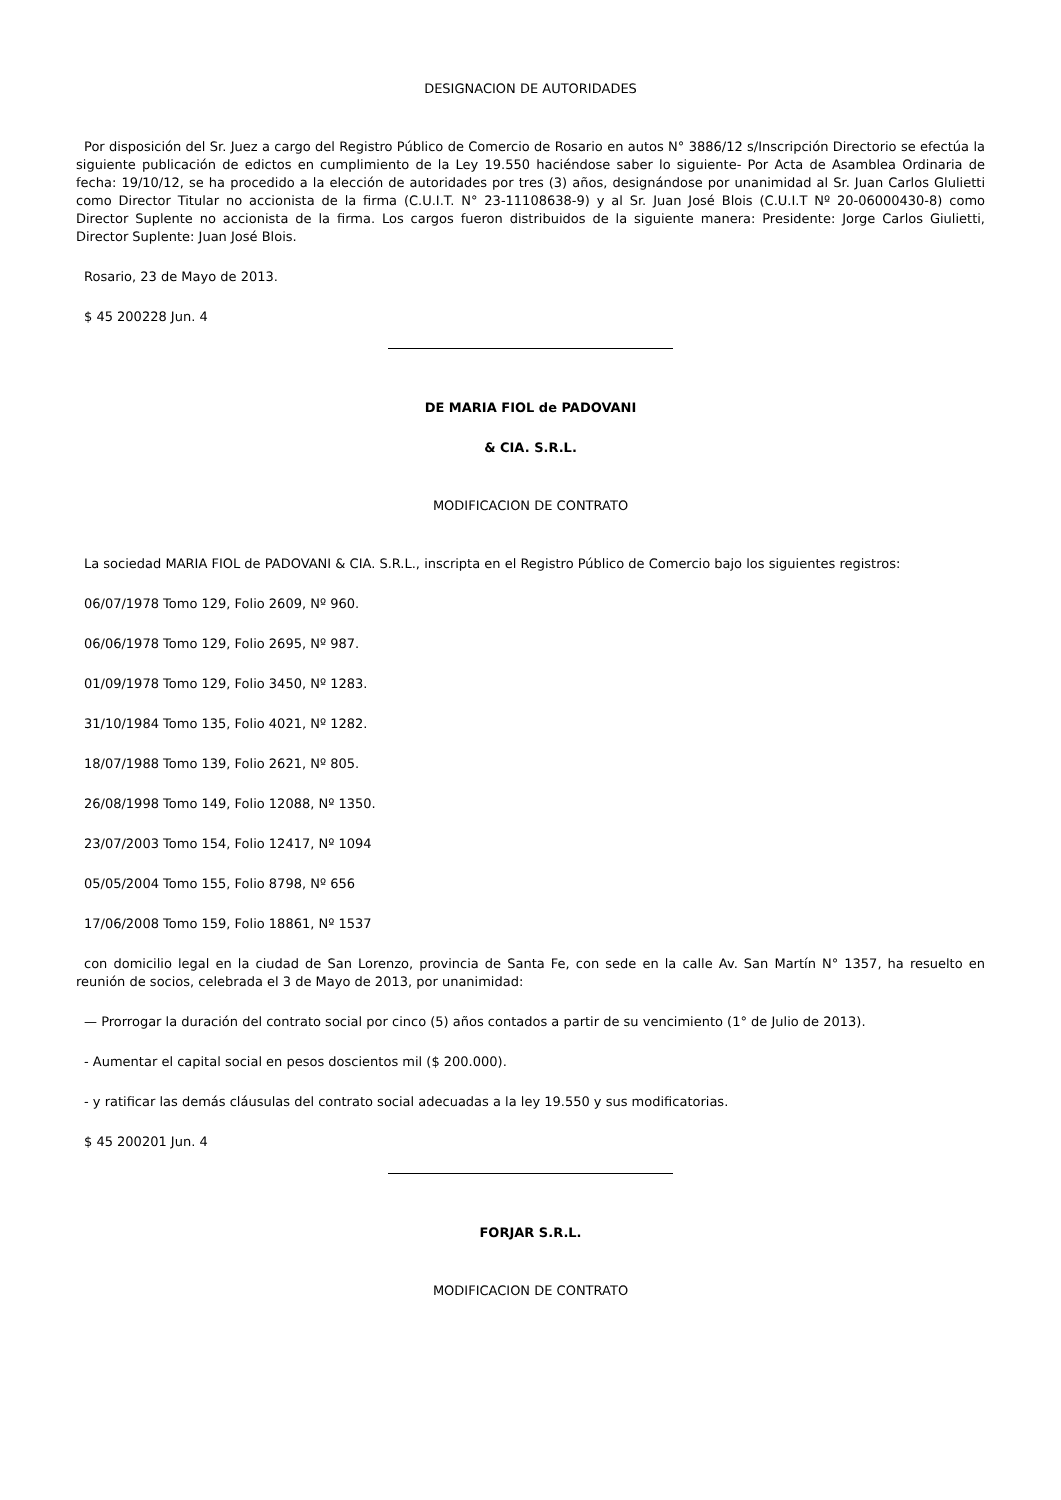DESIGNACION DE AUTORIDADES
Por disposición del Sr. Juez a cargo del Registro Público de Comercio de Rosario en autos N° 3886/12 s/Inscripción Directorio se efectúa la siguiente publicación de edictos en cumplimiento de la Ley 19.550 haciéndose saber lo siguiente- Por Acta de Asamblea Ordinaria de fecha: 19/10/12, se ha procedido a la elección de autoridades por tres (3) años, designándose por unanimidad al Sr. Juan Carlos Glulietti como Director Titular no accionista de la firma (C.U.I.T. N° 23-11108638-9) y al Sr. Juan José Blois (C.U.I.T Nº 20-06000430-8) como Director Suplente no accionista de la firma. Los cargos fueron distribuidos de la siguiente manera: Presidente: Jorge Carlos Giulietti, Director Suplente: Juan José Blois.
Rosario, 23 de Mayo de 2013.
$ 45 200228 Jun. 4
DE MARIA FIOL de PADOVANI
& CIA. S.R.L.
MODIFICACION DE CONTRATO
La sociedad MARIA FIOL de PADOVANI & CIA. S.R.L., inscripta en el Registro Público de Comercio bajo los siguientes registros:
06/07/1978 Tomo 129, Folio 2609, Nº 960.
06/06/1978 Tomo 129, Folio 2695, Nº 987.
01/09/1978 Tomo 129, Folio 3450, Nº 1283.
31/10/1984 Tomo 135, Folio 4021, Nº 1282.
18/07/1988 Tomo 139, Folio 2621, Nº 805.
26/08/1998 Tomo 149, Folio 12088, Nº 1350.
23/07/2003 Tomo 154, Folio 12417, Nº 1094
05/05/2004 Tomo 155, Folio 8798, Nº 656
17/06/2008 Tomo 159, Folio 18861, Nº 1537
con domicilio legal en la ciudad de San Lorenzo, provincia de Santa Fe, con sede en la calle Av. San Martín N° 1357, ha resuelto en reunión de socios, celebrada el 3 de Mayo de 2013, por unanimidad:
— Prorrogar la duración del contrato social por cinco (5) años contados a partir de su vencimiento (1° de Julio de 2013).
- Aumentar el capital social en pesos doscientos mil ($ 200.000).
- y ratificar las demás cláusulas del contrato social adecuadas a la ley 19.550 y sus modificatorias.
$ 45 200201 Jun. 4
FORJAR S.R.L.
MODIFICACION DE CONTRATO